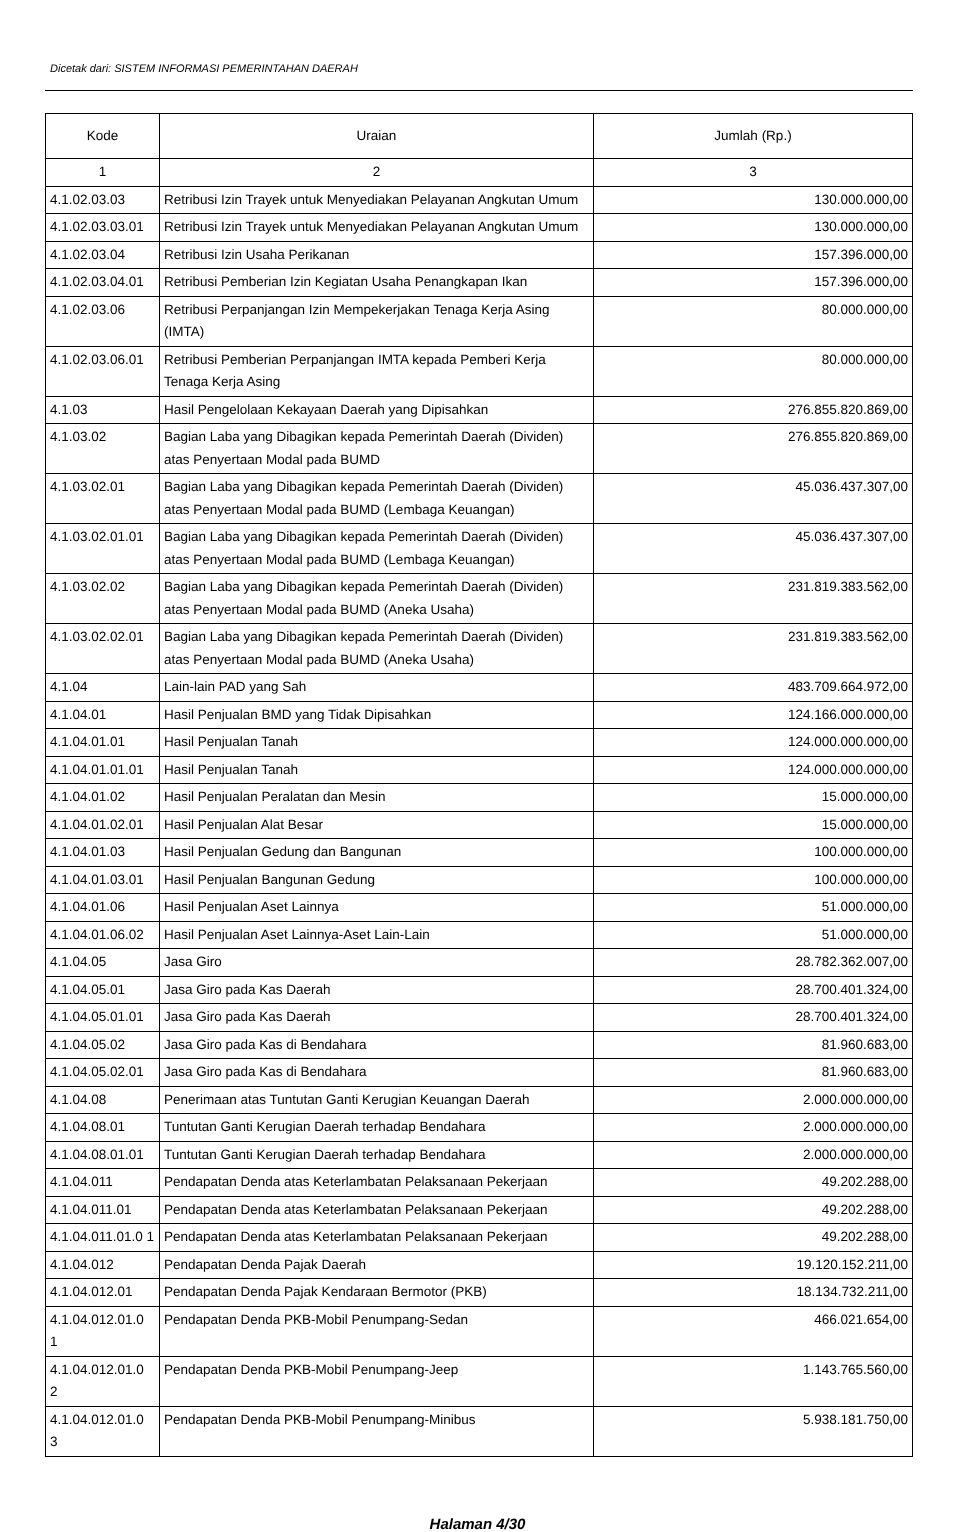Dicetak dari: SISTEM INFORMASI PEMERINTAHAN DAERAH
| Kode | Uraian | Jumlah (Rp.) |
| --- | --- | --- |
| 1 | 2 | 3 |
| 4.1.02.03.03 | Retribusi Izin Trayek untuk Menyediakan Pelayanan Angkutan Umum | 130.000.000,00 |
| 4.1.02.03.03.01 | Retribusi Izin Trayek untuk Menyediakan Pelayanan Angkutan Umum | 130.000.000,00 |
| 4.1.02.03.04 | Retribusi Izin Usaha Perikanan | 157.396.000,00 |
| 4.1.02.03.04.01 | Retribusi Pemberian Izin Kegiatan Usaha Penangkapan Ikan | 157.396.000,00 |
| 4.1.02.03.06 | Retribusi Perpanjangan Izin Mempekerjakan Tenaga Kerja Asing (IMTA) | 80.000.000,00 |
| 4.1.02.03.06.01 | Retribusi Pemberian Perpanjangan IMTA kepada Pemberi Kerja Tenaga Kerja Asing | 80.000.000,00 |
| 4.1.03 | Hasil Pengelolaan Kekayaan Daerah yang Dipisahkan | 276.855.820.869,00 |
| 4.1.03.02 | Bagian Laba yang Dibagikan kepada Pemerintah Daerah (Dividen) atas Penyertaan Modal pada BUMD | 276.855.820.869,00 |
| 4.1.03.02.01 | Bagian Laba yang Dibagikan kepada Pemerintah Daerah (Dividen) atas Penyertaan Modal pada BUMD (Lembaga Keuangan) | 45.036.437.307,00 |
| 4.1.03.02.01.01 | Bagian Laba yang Dibagikan kepada Pemerintah Daerah (Dividen) atas Penyertaan Modal pada BUMD (Lembaga Keuangan) | 45.036.437.307,00 |
| 4.1.03.02.02 | Bagian Laba yang Dibagikan kepada Pemerintah Daerah (Dividen) atas Penyertaan Modal pada BUMD (Aneka Usaha) | 231.819.383.562,00 |
| 4.1.03.02.02.01 | Bagian Laba yang Dibagikan kepada Pemerintah Daerah (Dividen) atas Penyertaan Modal pada BUMD (Aneka Usaha) | 231.819.383.562,00 |
| 4.1.04 | Lain-lain PAD yang Sah | 483.709.664.972,00 |
| 4.1.04.01 | Hasil Penjualan BMD yang Tidak Dipisahkan | 124.166.000.000,00 |
| 4.1.04.01.01 | Hasil Penjualan Tanah | 124.000.000.000,00 |
| 4.1.04.01.01.01 | Hasil Penjualan Tanah | 124.000.000.000,00 |
| 4.1.04.01.02 | Hasil Penjualan Peralatan dan Mesin | 15.000.000,00 |
| 4.1.04.01.02.01 | Hasil Penjualan Alat Besar | 15.000.000,00 |
| 4.1.04.01.03 | Hasil Penjualan Gedung dan Bangunan | 100.000.000,00 |
| 4.1.04.01.03.01 | Hasil Penjualan Bangunan Gedung | 100.000.000,00 |
| 4.1.04.01.06 | Hasil Penjualan Aset Lainnya | 51.000.000,00 |
| 4.1.04.01.06.02 | Hasil Penjualan Aset Lainnya-Aset Lain-Lain | 51.000.000,00 |
| 4.1.04.05 | Jasa Giro | 28.782.362.007,00 |
| 4.1.04.05.01 | Jasa Giro pada Kas Daerah | 28.700.401.324,00 |
| 4.1.04.05.01.01 | Jasa Giro pada Kas Daerah | 28.700.401.324,00 |
| 4.1.04.05.02 | Jasa Giro pada Kas di Bendahara | 81.960.683,00 |
| 4.1.04.05.02.01 | Jasa Giro pada Kas di Bendahara | 81.960.683,00 |
| 4.1.04.08 | Penerimaan atas Tuntutan Ganti Kerugian Keuangan Daerah | 2.000.000.000,00 |
| 4.1.04.08.01 | Tuntutan Ganti Kerugian Daerah terhadap Bendahara | 2.000.000.000,00 |
| 4.1.04.08.01.01 | Tuntutan Ganti Kerugian Daerah terhadap Bendahara | 2.000.000.000,00 |
| 4.1.04.011 | Pendapatan Denda atas Keterlambatan Pelaksanaan Pekerjaan | 49.202.288,00 |
| 4.1.04.011.01 | Pendapatan Denda atas Keterlambatan Pelaksanaan Pekerjaan | 49.202.288,00 |
| 4.1.04.011.01.0 1 | Pendapatan Denda atas Keterlambatan Pelaksanaan Pekerjaan | 49.202.288,00 |
| 4.1.04.012 | Pendapatan Denda Pajak Daerah | 19.120.152.211,00 |
| 4.1.04.012.01 | Pendapatan Denda Pajak Kendaraan Bermotor (PKB) | 18.134.732.211,00 |
| 4.1.04.012.01.0 1 | Pendapatan Denda PKB-Mobil Penumpang-Sedan | 466.021.654,00 |
| 4.1.04.012.01.0 2 | Pendapatan Denda PKB-Mobil Penumpang-Jeep | 1.143.765.560,00 |
| 4.1.04.012.01.0 3 | Pendapatan Denda PKB-Mobil Penumpang-Minibus | 5.938.181.750,00 |
Halaman 4/30